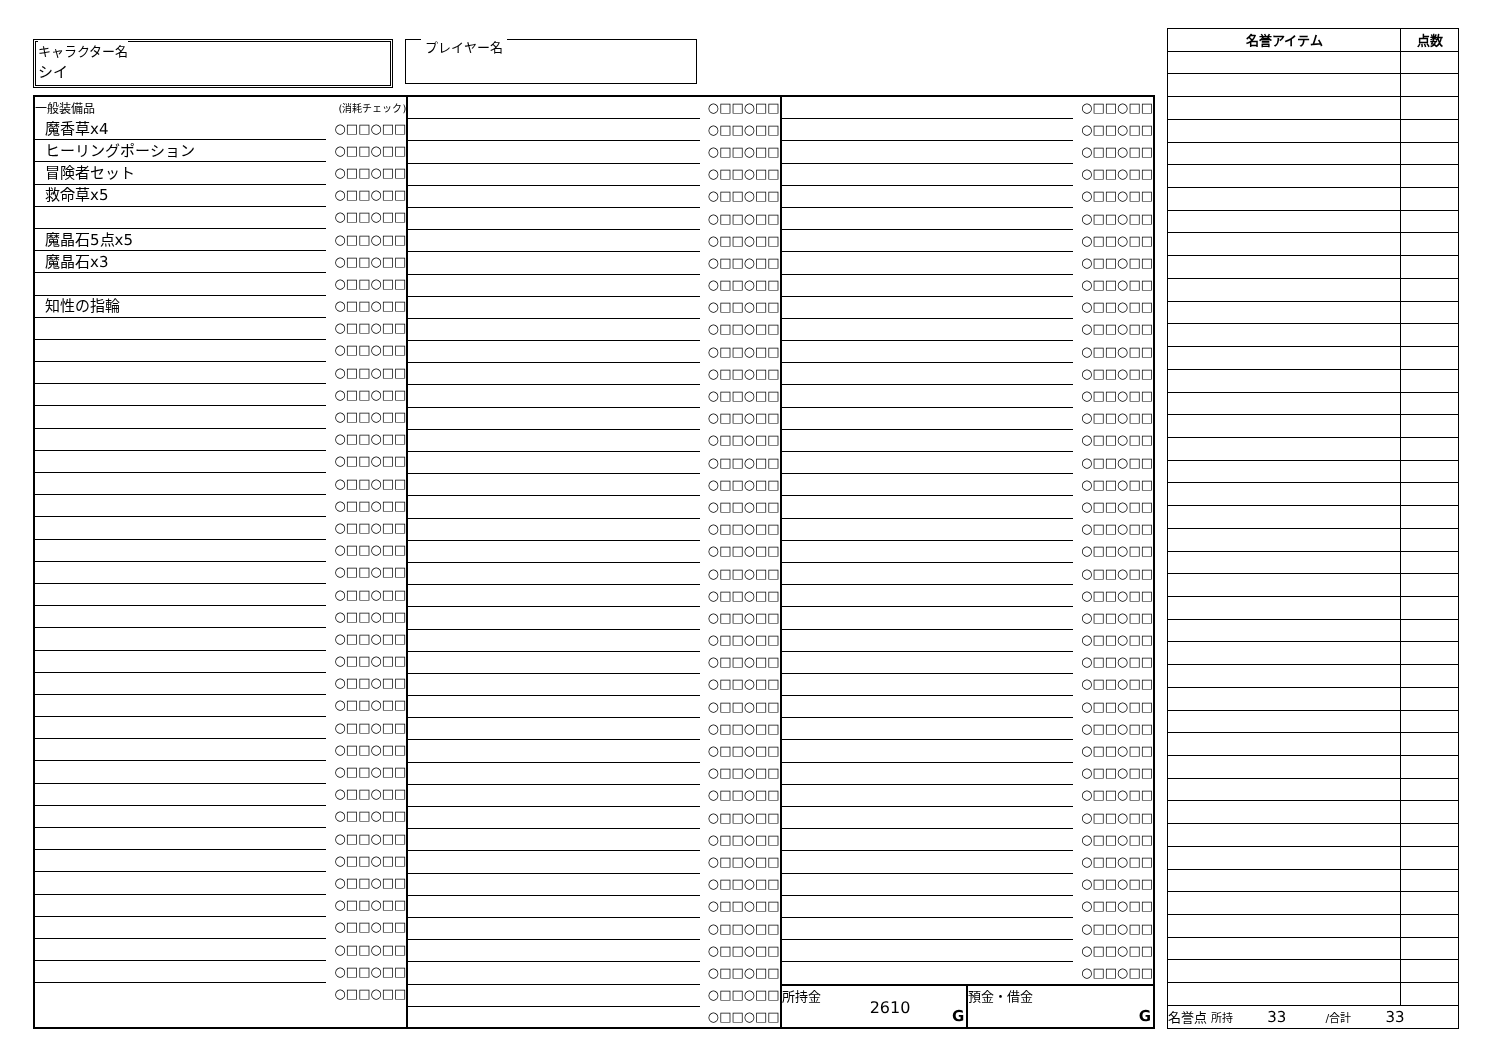キャラクター名
シイ
プレイヤー名
| 一般装備品 | (消耗チェック) |
| --- | --- |
| 魔香草x4 | ○□□○□□ |
| ヒーリングポーション | ○□□○□□ |
| 冒険者セット | ○□□○□□ |
| 救命草x5 | ○□□○□□ |
| | ○□□○□□ |
| 魔晶石5点x5 | ○□□○□□ |
| 魔晶石x3 | ○□□○□□ |
| | ○□□○□□ |
| 知性の指輪 | ○□□○□□ |
| | ○□□○□□ |
| | ○□□○□□ |
| | ○□□○□□ |
| | ○□□○□□ |
| | ○□□○□□ |
| | ○□□○□□ |
| | ○□□○□□ |
| | ○□□○□□ |
| | ○□□○□□ |
| | ○□□○□□ |
| | ○□□○□□ |
| | ○□□○□□ |
| | ○□□○□□ |
| | ○□□○□□ |
| | ○□□○□□ |
| | ○□□○□□ |
| | ○□□○□□ |
| | ○□□○□□ |
| | ○□□○□□ |
| | ○□□○□□ |
| | ○□□○□□ |
| | ○□□○□□ |
| | ○□□○□□ |
| | ○□□○□□ |
| | ○□□○□□ |
| | ○□□○□□ |
| | ○□□○□□ |
| | ○□□○□□ |
| | ○□□○□□ |
| | ○□□○□□ |
| | ○□□○□□ |
| | ○□□○□□ |
| | ○□□○□□ |
| | ○□□○□□ |
| | ○□□○□□ |
| | ○□□○□□ |
| | ○□□○□□ |
| | ○□□○□□ |
| | ○□□○□□ |
| | ○□□○□□ |
| | ○□□○□□ |
| | ○□□○□□ |
| | ○□□○□□ |
| | ○□□○□□ |
| | ○□□○□□ |
| | ○□□○□□ |
| | ○□□○□□ |
| | ○□□○□□ |
| | ○□□○□□ |
| | ○□□○□□ |
| | ○□□○□□ |
| | ○□□○□□ |
| | ○□□○□□ |
| | ○□□○□□ |
| | ○□□○□□ |
| | ○□□○□□ |
| | ○□□○□□ |
| | ○□□○□□ |
| | ○□□○□□ |
| | ○□□○□□ |
| | ○□□○□□ |
| | ○□□○□□ |
| | ○□□○□□ |
| | ○□□○□□ |
| | ○□□○□□ |
| | ○□□○□□ |
| | ○□□○□□ |
| | ○□□○□□ |
| | ○□□○□□ |
| | ○□□○□□ |
| | ○□□○□□ |
| | ○□□○□□ |
| | ○□□○□□ |
| | ○□□○□□ |
| | ○□□○□□ |
| | ○□□○□□ |
| | ○□□○□□ |
| | ○□□○□□ |
| | ○□□○□□ |
| | ○□□○□□ |
| | ○□□○□□ |
| | ○□□○□□ |
| | ○□□○□□ |
| | ○□□○□□ |
| | ○□□○□□ |
| | ○□□○□□ |
| | ○□□○□□ |
| | ○□□○□□ |
| | ○□□○□□ |
| | ○□□○□□ |
| | ○□□○□□ |
| | ○□□○□□ |
| | ○□□○□□ |
| | ○□□○□□ |
| | ○□□○□□ |
| | ○□□○□□ |
| | ○□□○□□ |
| | ○□□○□□ |
| | ○□□○□□ |
| | ○□□○□□ |
| | ○□□○□□ |
| | ○□□○□□ |
| | ○□□○□□ |
| | ○□□○□□ |
| | ○□□○□□ |
| | ○□□○□□ |
| | ○□□○□□ |
| | ○□□○□□ |
| | ○□□○□□ |
| | ○□□○□□ |
| | ○□□○□□ |
| | ○□□○□□ |
| | ○□□○□□ |
所持金
2610
G
預金・借金
G
| 名誉アイテム | 点数 |
| --- | --- |
| 名誉点 所持 33 /合計 33 | |